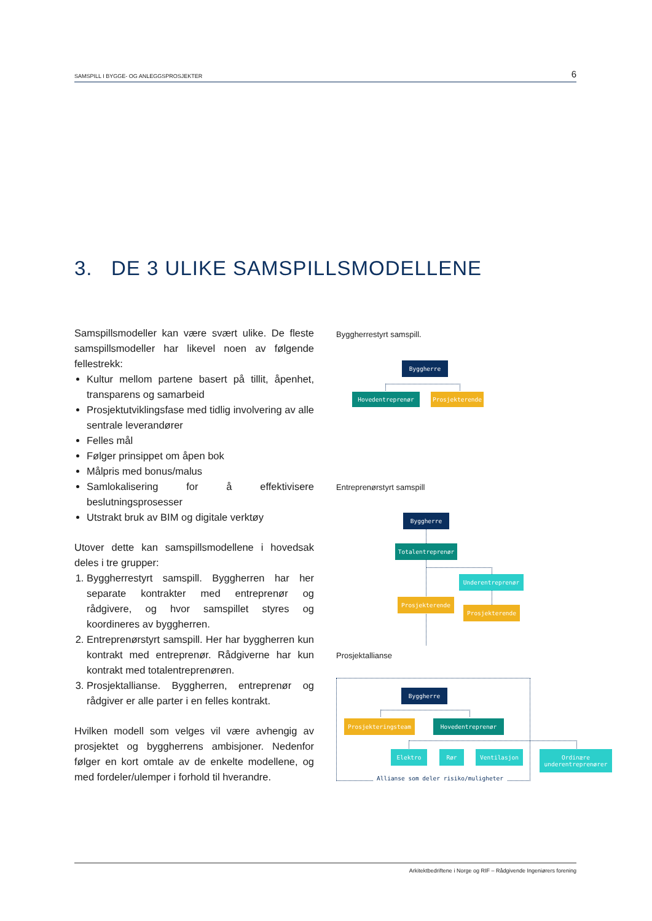SAMSPILL I BYGGE- OG ANLEGGSPROSJEKTER 6
3. DE 3 ULIKE SAMSPILLSMODELLENE
Samspillsmodeller kan være svært ulike. De fleste samspillsmodeller har likevel noen av følgende fellestrekk:
Kultur mellom partene basert på tillit, åpenhet, transparens og samarbeid
Prosjektutviklingsfase med tidlig involvering av alle sentrale leverandører
Felles mål
Følger prinsippet om åpen bok
Målpris med bonus/malus
Samlokalisering for å effektivisere beslutningsprosesser
Utstrakt bruk av BIM og digitale verktøy
Utover dette kan samspillsmodellene i hovedsak deles i tre grupper:
1. Byggherrestyrt samspill. Byggherren har her separate kontrakter med entreprenør og rådgivere, og hvor samspillet styres og koordineres av byggherren.
2. Entreprenørstyrt samspill. Her har byggherren kun kontrakt med entreprenør. Rådgiverne har kun kontrakt med totalentreprenøren.
3. Prosjektallianse. Byggherren, entreprenør og rådgiver er alle parter i en felles kontrakt.
Hvilken modell som velges vil være avhengig av prosjektet og byggherrens ambisjoner. Nedenfor følger en kort omtale av de enkelte modellene, og med fordeler/ulemper i forhold til hverandre.
Byggherrestyrt samspill.
Byggherre
Hovedentreprenør Prosjekterende
Entreprenørstyrt samspill
Byggherre
Totalentreprenør
Underentreprenør
Prosjekterende
Prosjekterende
Prosjektallianse
Byggherre
Prosjekteringsteam Hovedentreprenør
Elektro Rør Ventilasjon
Ordinære
underentreprenører
Allianse som deler risiko/muligheter
Arkitektbedriftene i Norge og RIF – Rådgivende Ingeniørers forening